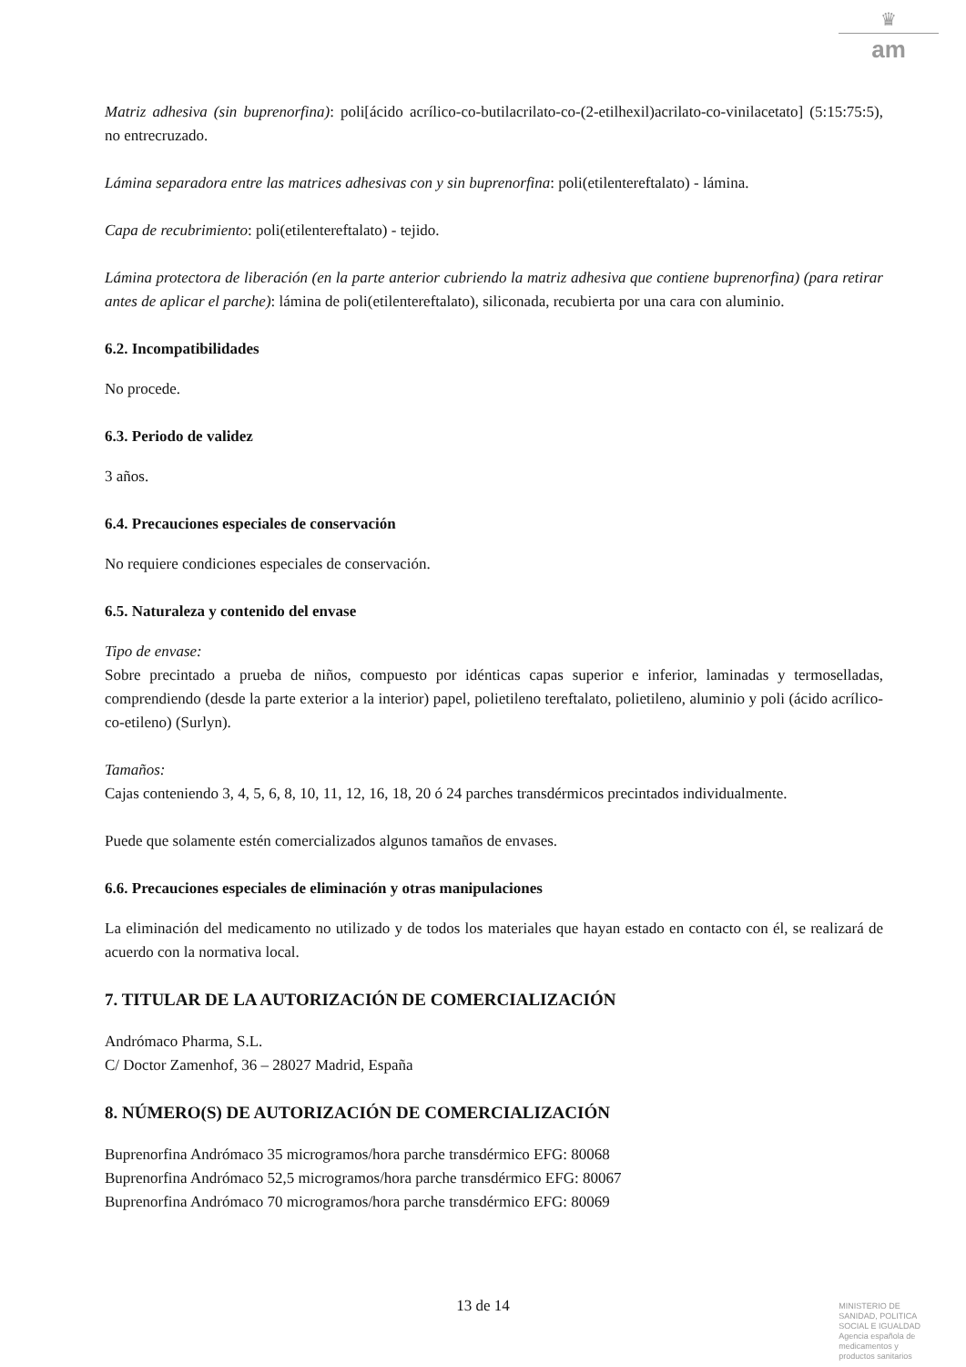♛
am
Matriz adhesiva (sin buprenorfina): poli[ácido acrílico-co-butilacrilato-co-(2-etilhexil)acrilato-co-vinilacetato] (5:15:75:5), no entrecruzado.
Lámina separadora entre las matrices adhesivas con y sin buprenorfina: poli(etilentereftalato) - lámina.
Capa de recubrimiento: poli(etilentereftalato) - tejido.
Lámina protectora de liberación (en la parte anterior cubriendo la matriz adhesiva que contiene buprenorfina) (para retirar antes de aplicar el parche): lámina de poli(etilentereftalato), siliconada, recubierta por una cara con aluminio.
6.2. Incompatibilidades
No procede.
6.3. Periodo de validez
3 años.
6.4. Precauciones especiales de conservación
No requiere condiciones especiales de conservación.
6.5. Naturaleza y contenido del envase
Tipo de envase:
Sobre precintado a prueba de niños, compuesto por idénticas capas superior e inferior, laminadas y termoselladas, comprendiendo (desde la parte exterior a la interior) papel, polietileno tereftalato, polietileno, aluminio y poli (ácido acrílico-co-etileno) (Surlyn).
Tamaños:
Cajas conteniendo 3, 4, 5, 6, 8, 10, 11, 12, 16, 18, 20 ó 24 parches transdérmicos precintados individualmente.
Puede que solamente estén comercializados algunos tamaños de envases.
6.6. Precauciones especiales de eliminación y otras manipulaciones
La eliminación del medicamento no utilizado y de todos los materiales que hayan estado en contacto con él, se realizará de acuerdo con la normativa local.
7. TITULAR DE LA AUTORIZACIÓN DE COMERCIALIZACIÓN
Andrómaco Pharma, S.L.
C/ Doctor Zamenhof, 36 – 28027 Madrid, España
8. NÚMERO(S) DE AUTORIZACIÓN DE COMERCIALIZACIÓN
Buprenorfina Andrómaco 35 microgramos/hora parche transdérmico EFG: 80068
Buprenorfina Andrómaco 52,5 microgramos/hora parche transdérmico EFG: 80067
Buprenorfina Andrómaco 70 microgramos/hora parche transdérmico EFG: 80069
13 de 14
MINISTERIO DE
SANIDAD, POLITICA
SOCIAL E IGUALDAD
Agencia española de
medicamentos y
productos sanitarios